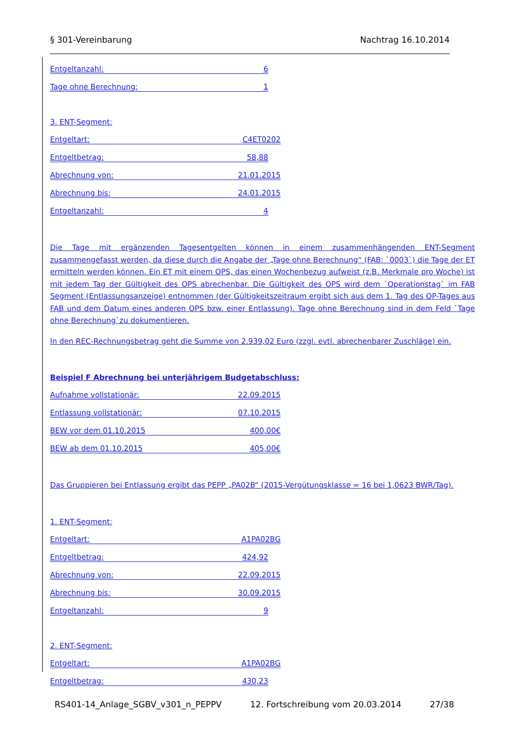§ 301-Vereinbarung Nachtrag 16.10.2014
Entgeltanzahl: 6
Tage ohne Berechnung: 1
3. ENT-Segment:
Entgeltart: C4ET0202
Entgeltbetrag: 58,88
Abrechnung von: 21.01.2015
Abrechnung bis: 24.01.2015
Entgeltanzahl: 4
Die Tage mit ergänzenden Tagesentgelten können in einem zusammenhängenden ENT-Segment zusammengefasst werden, da diese durch die Angabe der „Tage ohne Berechnung“ (FAB: `0003`) die Tage der ET ermitteln werden können. Ein ET mit einem OPS, das einen Wochenbezug aufweist (z.B. Merkmale pro Woche) ist mit jedem Tag der Gültigkeit des OPS abrechenbar. Die Gültigkeit des OPS wird dem `Operationstag` im FAB Segment (Entlassungsanzeige) entnommen (der Gültigkeitszeitraum ergibt sich aus dem 1. Tag des OP-Tages aus FAB und dem Datum eines anderen OPS bzw. einer Entlassung). Tage ohne Berechnung sind in dem Feld `Tage ohne Berechnung`zu dokumentieren.
In den REC-Rechnungsbetrag geht die Summe von 2.939,02 Euro (zzgl. evtl. abrechenbarer Zuschläge) ein.
Beispiel F Abrechnung bei unterjährigem Budgetabschluss:
Aufnahme vollstationär: 22.09.2015
Entlassung vollstationär: 07.10.2015
BEW vor dem 01.10.2015 400,00€
BEW ab dem 01.10.2015 405,00€
Das Gruppieren bei Entlassung ergibt das PEPP „PA02B“ (2015-Vergütungsklasse = 16 bei 1,0623 BWR/Tag).
1. ENT-Segment:
Entgeltart: A1PA02BG
Entgeltbetrag: 424,92
Abrechnung von: 22.09.2015
Abrechnung bis: 30.09.2015
Entgeltanzahl: 9
2. ENT-Segment:
Entgeltart: A1PA02BG
Entgeltbetrag: 430,23
RS401-14_Anlage_SGBV_v301_n_PEPPV 12. Fortschreibung vom 20.03.2014 27/38